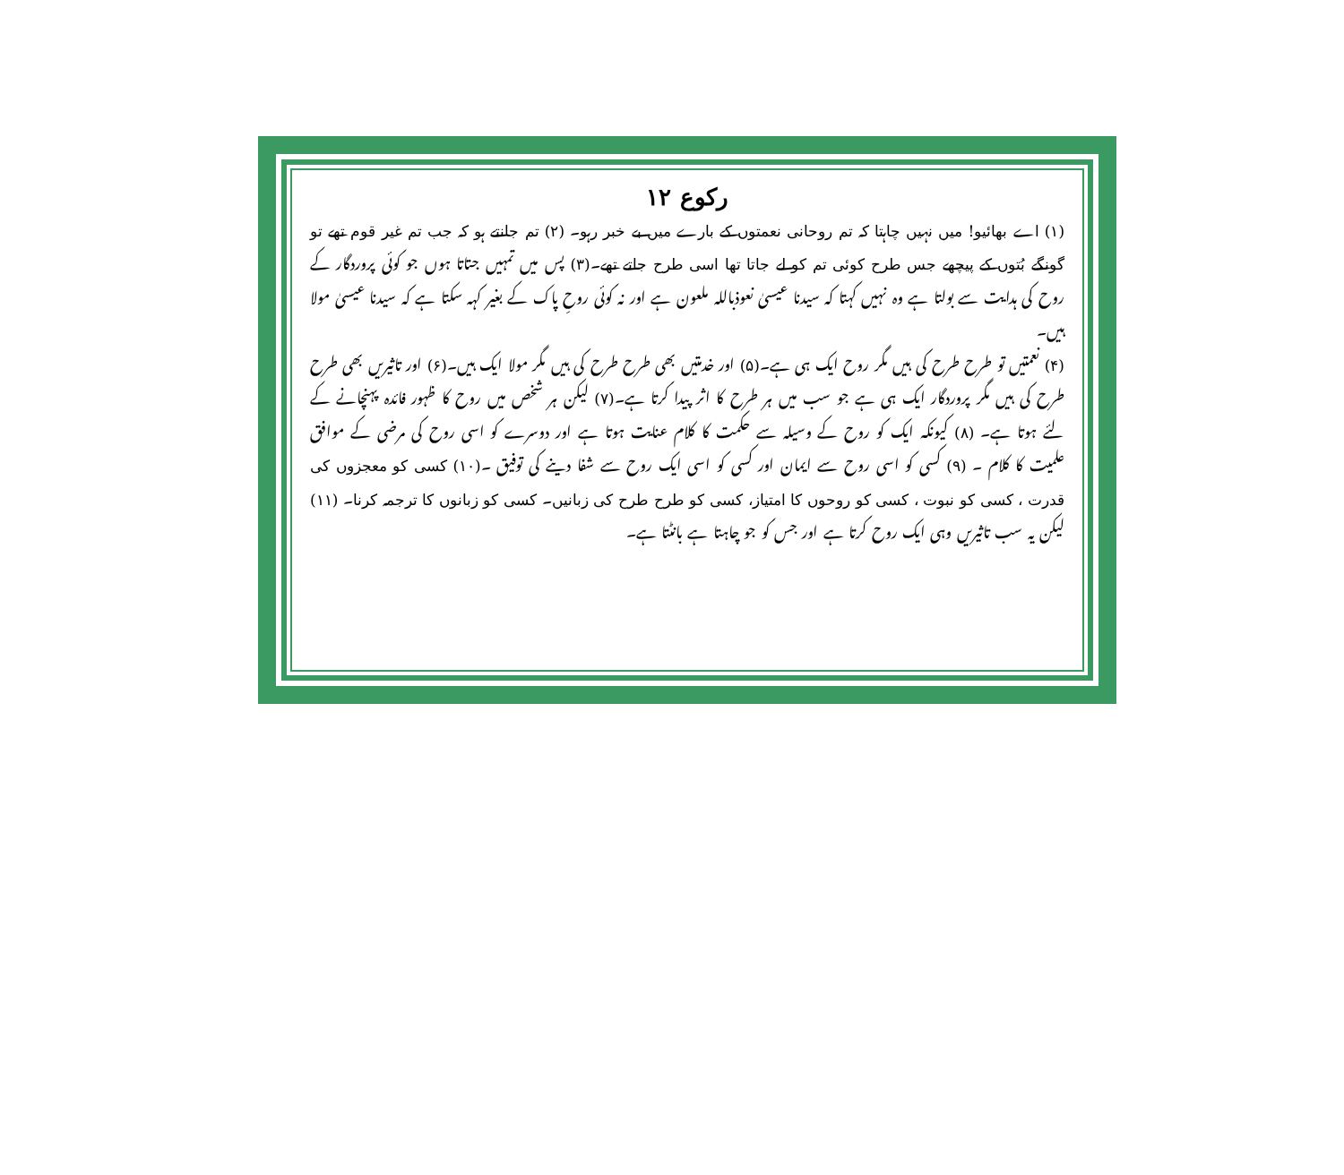رکوع ۱۲
(۱) اے بھائیو! میں نہیں چاہتا کہ تم روحانی نعمتوں کے بارے میں بے خبر رہو۔ (۲) تم جانتے ہو کہ جب تم غیر قوم تھے تو گونگے بُتوں کے پیچھے جس طرح کوئی تم کو لے جاتا تھا اسی طرح جاتے تھے۔(۳) پس میں تمہیں جتاتا ہوں جو کوئی پروردگار کے روح کی ہدایت سے بولتا ہے وہ نہیں کہتا کہ سیدنا عیسیٰ نعوذباللہ ملعون ہے اور نہ کوئی روحِ پاک کے بغیر کہہ سکتا ہے کہ سیدنا عیسیٰ مولا ہیں۔
(۴) نعمتیں تو طرح طرح کی ہیں مگر روح ایک ہی ہے۔(۵) اور خدمتیں بھی طرح طرح کی ہیں مگر مولا ایک ہیں۔(۶) اور تاثیریں بھی طرح طرح کی ہیں مگر پروردگار ایک ہی ہے جو سب میں ہر طرح کا اثر پیدا کرتا ہے۔(۷) لیکن ہر شخص میں روح کا ظہور فائدہ پہنچانے کے لئے ہوتا ہے۔ (۸) کیونکہ ایک کو روح کے وسیلہ سے حکمت کا کلام عنایت ہوتا ہے اور دوسرے کو اسی روح کی مرضی کے موافق علمیت کا کلام ۔ (۹) کسی کو اسی روح سے ایمان اور کسی کو اسی ایک روح سے شفا دینے کی توفیق ۔(۱۰) کسی کو معجزوں کی قدرت ، کسی کو نبوت ، کسی کو روحوں کا امتیاز، کسی کو طرح طرح کی زبانیں۔ کسی کو زبانوں کا ترجمہ کرنا۔ (۱۱) لیکن یہ سب تاثیریں وہی ایک روح کرتا ہے اور جس کو جو چاہتا ہے بانٹتا ہے۔